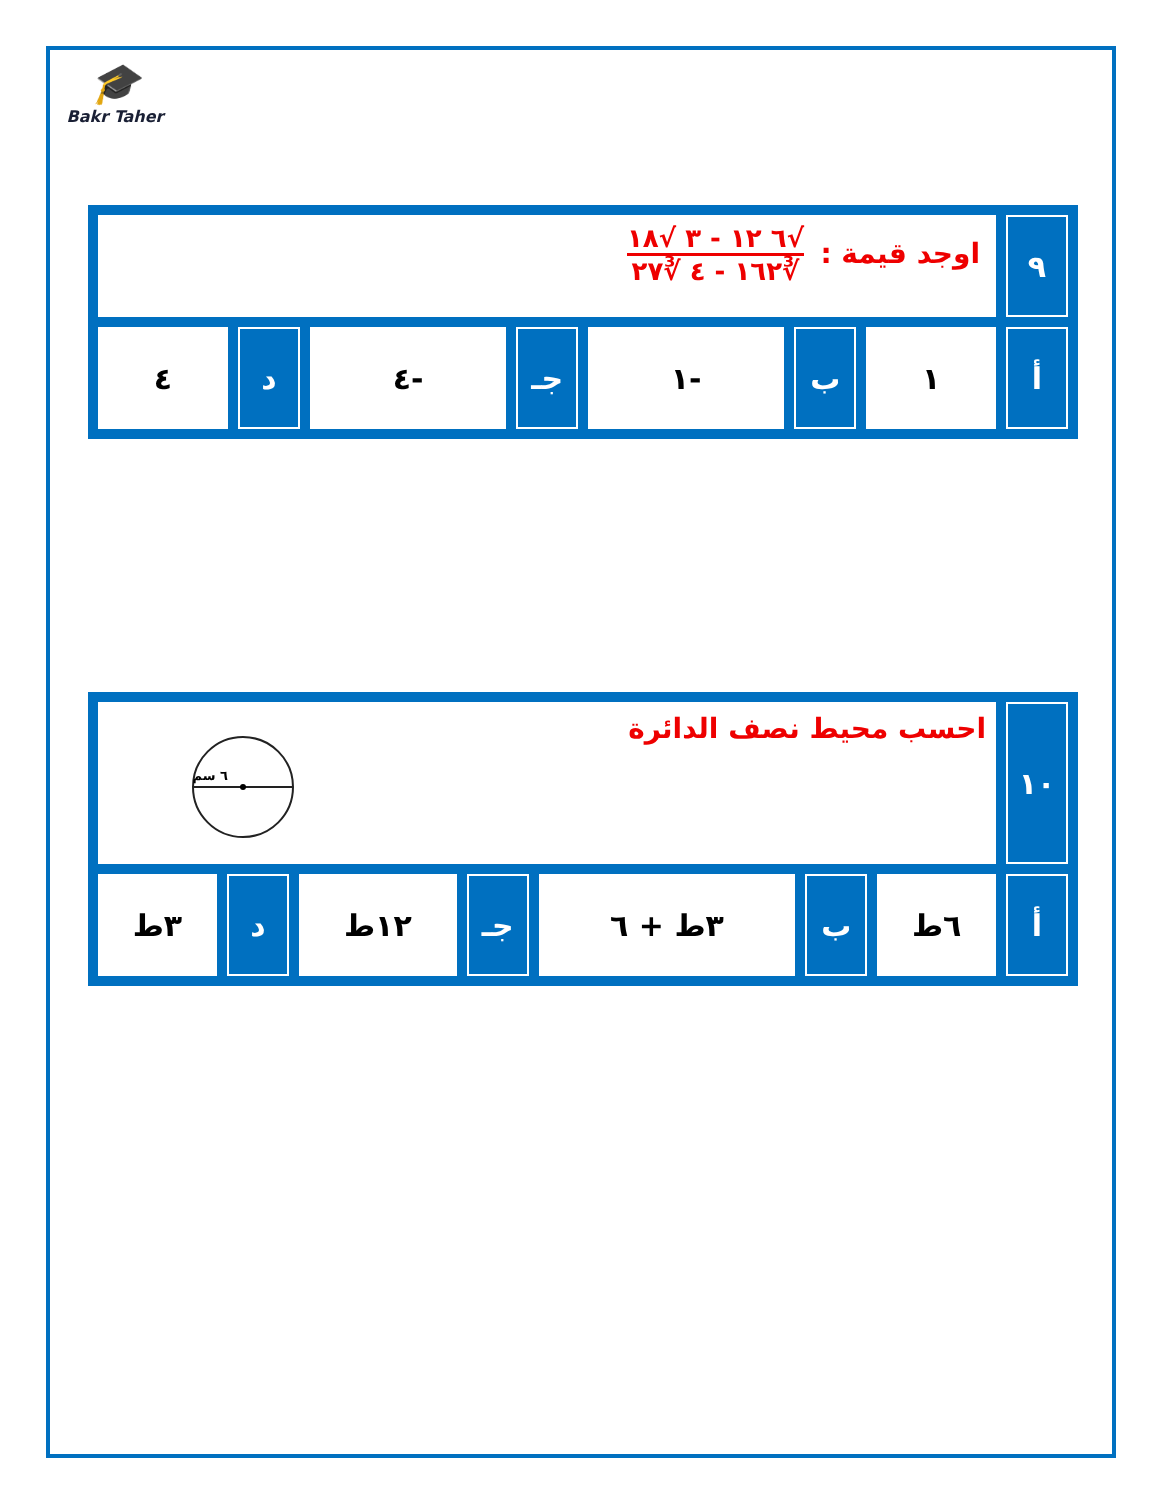🎓
Bakr Taher
| ٩ | اوجد قيمة : √٦ ١٢ - ٣ √١٨ ∛١٦٢ - ٤ ∛٢٧ | | | | | | |
| أ | ١ | ب | -١ | جـ | -٤ | د | ٤ |
| ١٠ | احسب محيط نصف الدائرة ٦ سم | | | | | | |
| أ | ٦ط | ب | ٣ط + ٦ | جـ | ١٢ط | د | ٣ط |